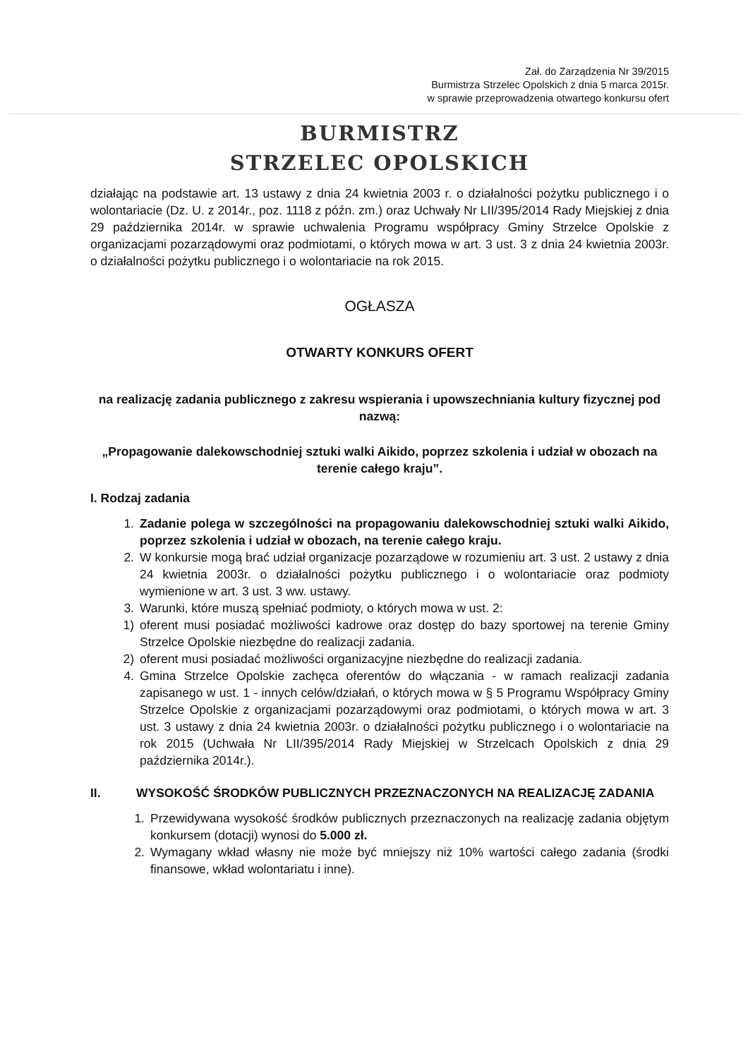Zał. do Zarządzenia Nr 39/2015
Burmistrza Strzelec Opolskich z dnia 5 marca 2015r.
w sprawie przeprowadzenia otwartego konkursu ofert
BURMISTRZ
STRZELEC OPOLSKICH
działając na podstawie art. 13 ustawy z dnia 24 kwietnia 2003 r. o działalności pożytku publicznego i o wolontariacie (Dz. U. z 2014r., poz. 1118 z późn. zm.) oraz Uchwały Nr LII/395/2014 Rady Miejskiej z dnia 29 października 2014r. w sprawie uchwalenia Programu współpracy Gminy Strzelce Opolskie z organizacjami pozarządowymi oraz podmiotami, o których mowa w art. 3 ust. 3 z dnia 24 kwietnia 2003r. o działalności pożytku publicznego i o wolontariacie na rok 2015.
OGŁASZA
OTWARTY KONKURS OFERT
na realizację zadania publicznego z zakresu wspierania i upowszechniania kultury fizycznej pod nazwą:
„Propagowanie dalekowschodniej sztuki walki Aikido, poprzez szkolenia i udział w obozach na terenie całego kraju”.
I. Rodzaj zadania
1. Zadanie polega w szczególności na propagowaniu dalekowschodniej sztuki walki Aikido, poprzez szkolenia i udział w obozach, na terenie całego kraju.
2. W konkursie mogą brać udział organizacje pozarządowe w rozumieniu art. 3 ust. 2 ustawy z dnia 24 kwietnia 2003r. o działalności pożytku publicznego i o wolontariacie oraz podmioty wymienione w art. 3 ust. 3 ww. ustawy.
3. Warunki, które muszą spełniać podmioty, o których mowa w ust. 2:
1) oferent musi posiadać możliwości kadrowe oraz dostęp do bazy sportowej na terenie Gminy Strzelce Opolskie niezbędne do realizacji zadania.
2) oferent musi posiadać możliwości organizacyjne niezbędne do realizacji zadania.
4. Gmina Strzelce Opolskie zachęca oferentów do włączania - w ramach realizacji zadania zapisanego w ust. 1 - innych celów/działań, o których mowa w § 5 Programu Współpracy Gminy Strzelce Opolskie z organizacjami pozarządowymi oraz podmiotami, o których mowa w art. 3 ust. 3 ustawy z dnia 24 kwietnia 2003r. o działalności pożytku publicznego i o wolontariacie na rok 2015 (Uchwała Nr LII/395/2014 Rady Miejskiej w Strzelcach Opolskich z dnia 29 października 2014r.).
II. WYSOKOŚĆ ŚRODKÓW PUBLICZNYCH PRZEZNACZONYCH NA REALIZACJĘ ZADANIA
1. Przewidywana wysokość środków publicznych przeznaczonych na realizację zadania objętym konkursem (dotacji) wynosi do 5.000 zł.
2. Wymagany wkład własny nie może być mniejszy niż 10% wartości całego zadania (środki finansowe, wkład wolontariatu i inne).